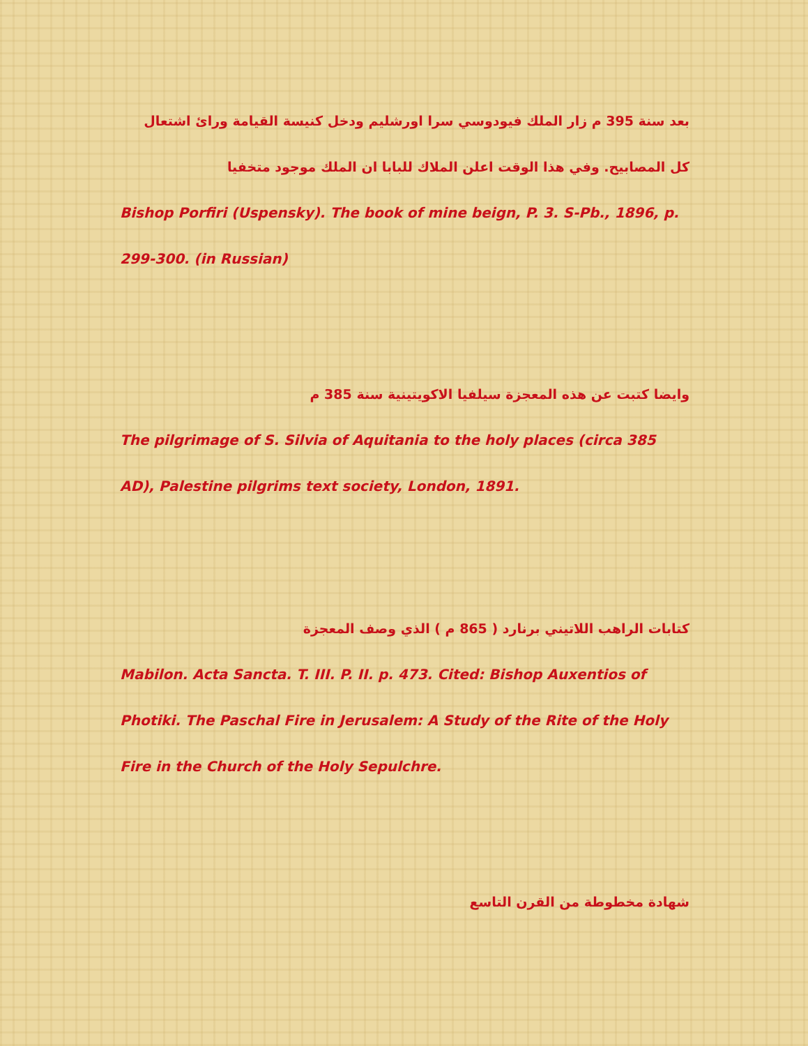بعد سنة 395 م زار الملك فيودوسي سرا اورشليم ودخل كنيسة القيامة ورائ اشتعال كل المصابيح. وفي هذا الوقت اعلن الملاك للبابا ان الملك موجود متخفيا
Bishop Porfiri (Uspensky). The book of mine beign, P. 3. S-Pb., 1896, p. 299-300. (in Russian)
وايضا كتبت عن هذه المعجزة سيلفيا الاكويتينية سنة 385 م
The pilgrimage of S. Silvia of Aquitania to the holy places (circa 385 AD), Palestine pilgrims text society, London, 1891.
كتابات الراهب اللاتيني برنارد ( 865 م ) الذي وصف المعجزة
Mabilon. Acta Sancta. T. III. P. II. p. 473. Cited: Bishop Auxentios of Photiki. The Paschal Fire in Jerusalem: A Study of the Rite of the Holy Fire in the Church of the Holy Sepulchre.
شهادة مخطوطة من القرن التاسع